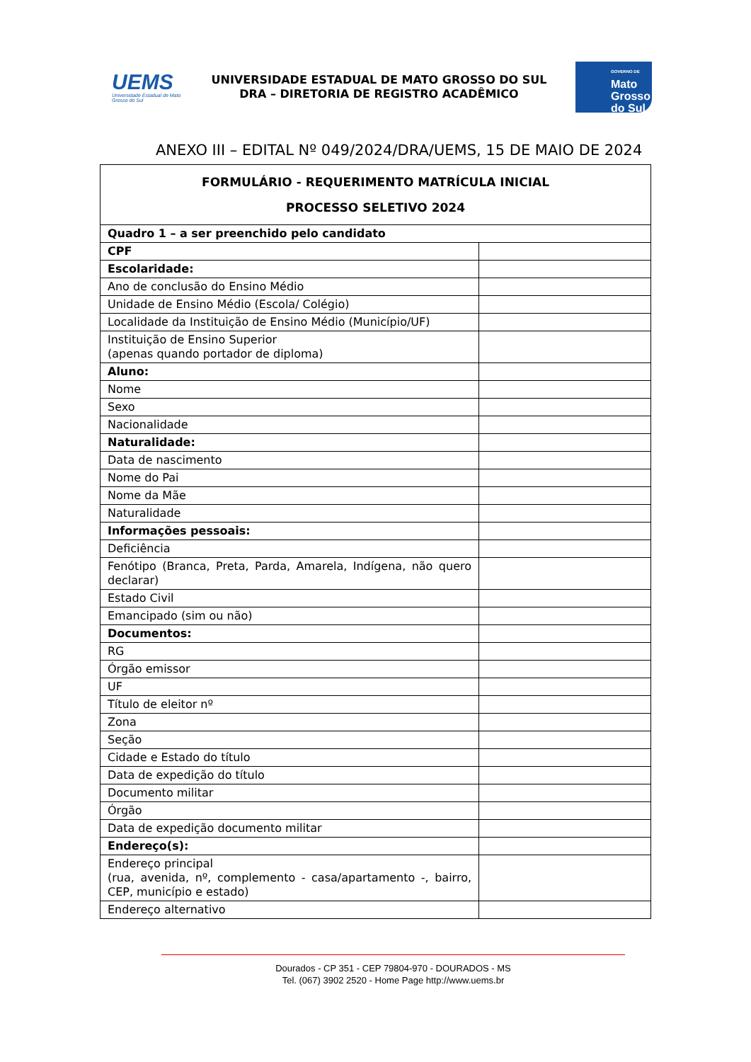UEMS
Universidade Estadual de Mato Grosso do Sul
UNIVERSIDADE ESTADUAL DE MATO GROSSO DO SUL
DRA – DIRETORIA DE REGISTRO ACADÊMICO
GOVERNO DE
Mato
Grosso
do Sul
ANEXO III – EDITAL Nº 049/2024/DRA/UEMS, 15 DE MAIO DE 2024
| FORMULÁRIO - REQUERIMENTO MATRÍCULA INICIAL PROCESSO SELETIVO 2024 | |
| Quadro 1 – a ser preenchido pelo candidato | |
| CPF | |
| Escolaridade: | |
| Ano de conclusão do Ensino Médio | |
| Unidade de Ensino Médio (Escola/ Colégio) | |
| Localidade da Instituição de Ensino Médio (Município/UF) | |
| Instituição de Ensino Superior (apenas quando portador de diploma) | |
| Aluno: | |
| Nome | |
| Sexo | |
| Nacionalidade | |
| Naturalidade: | |
| Data de nascimento | |
| Nome do Pai | |
| Nome da Mãe | |
| Naturalidade | |
| Informações pessoais: | |
| Deficiência | |
| Fenótipo (Branca, Preta, Parda, Amarela, Indígena, não quero declarar) | |
| Estado Civil | |
| Emancipado (sim ou não) | |
| Documentos: | |
| RG | |
| Órgão emissor | |
| UF | |
| Título de eleitor nº | |
| Zona | |
| Seção | |
| Cidade e Estado do título | |
| Data de expedição do título | |
| Documento militar | |
| Órgão | |
| Data de expedição documento militar | |
| Endereço(s): | |
| Endereço principal (rua, avenida, nº, complemento - casa/apartamento -, bairro, CEP, município e estado) | |
| Endereço alternativo | |
Dourados - CP 351 - CEP 79804-970 - DOURADOS - MS
Tel. (067) 3902 2520 - Home Page http://www.uems.br